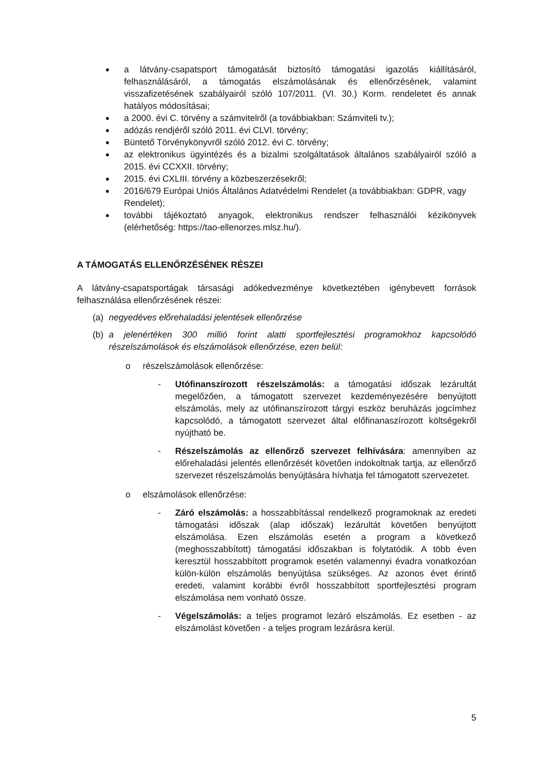●
a látvány-csapatsport támogatását biztosító támogatási igazolás kiállításáról, felhasználásáról, a támogatás elszámolásának és ellenőrzésének, valamint visszafizetésének szabályairól szóló 107/2011. (VI. 30.) Korm. rendeletet és annak hatályos módosításai;
●
a 2000. évi C. törvény a számvitelről (a továbbiakban: Számviteli tv.);
●
adózás rendjéről szóló 2011. évi CLVI. törvény;
●
Büntető Törvénykönyvről szóló 2012. évi C. törvény;
●
az elektronikus ügyintézés és a bizalmi szolgáltatások általános szabályairól szóló a 2015. évi CCXXII. törvény;
●
2015. évi CXLIII. törvény a közbeszerzésekről;
●
2016/679 Európai Uniós Általános Adatvédelmi Rendelet (a továbbiakban: GDPR, vagy Rendelet);
●
további tájékoztató anyagok, elektronikus rendszer felhasználói kézikönyvek (elérhetőség: https://tao-ellenorzes.mlsz.hu/).
A TÁMOGATÁS ELLENŐRZÉSÉNEK RÉSZEI
A látvány-csapatsportágak társasági adókedvezménye következtében igénybevett források felhasználása ellenőrzésének részei:
(a) negyedéves előrehaladási jelentések ellenőrzése
(b) a jelenértéken 300 millió forint alatti sportfejlesztési programokhoz kapcsolódó részelszámolások és elszámolások ellenőrzése, ezen belül:
o részelszámolások ellenőrzése:
- Utófinanszírozott részelszámolás: a támogatási időszak lezárultát megelőzően, a támogatott szervezet kezdeményezésére benyújtott elszámolás, mely az utófinanszírozott tárgyi eszköz beruházás jogcímhez kapcsolódó, a támogatott szervezet által előfinanaszírozott költségekről nyújtható be.
- Részelszámolás az ellenőrző szervezet felhívására: amennyiben az előrehaladási jelentés ellenőrzését követően indokoltnak tartja, az ellenőrző szervezet részelszámolás benyújtására hívhatja fel támogatott szervezetet.
o elszámolások ellenőrzése:
- Záró elszámolás: a hosszabbítással rendelkező programoknak az eredeti támogatási időszak (alap időszak) lezárultát követően benyújtott elszámolása. Ezen elszámolás esetén a program a következő (meghosszabbított) támogatási időszakban is folytatódik. A több éven keresztül hosszabbított programok esetén valamennyi évadra vonatkozóan külön-külön elszámolás benyújtása szükséges. Az azonos évet érintő eredeti, valamint korábbi évről hosszabbított sportfejlesztési program elszámolása nem vonható össze.
- Végelszámolás: a teljes programot lezáró elszámolás. Ez esetben - az elszámolást követően - a teljes program lezárásra kerül.
5